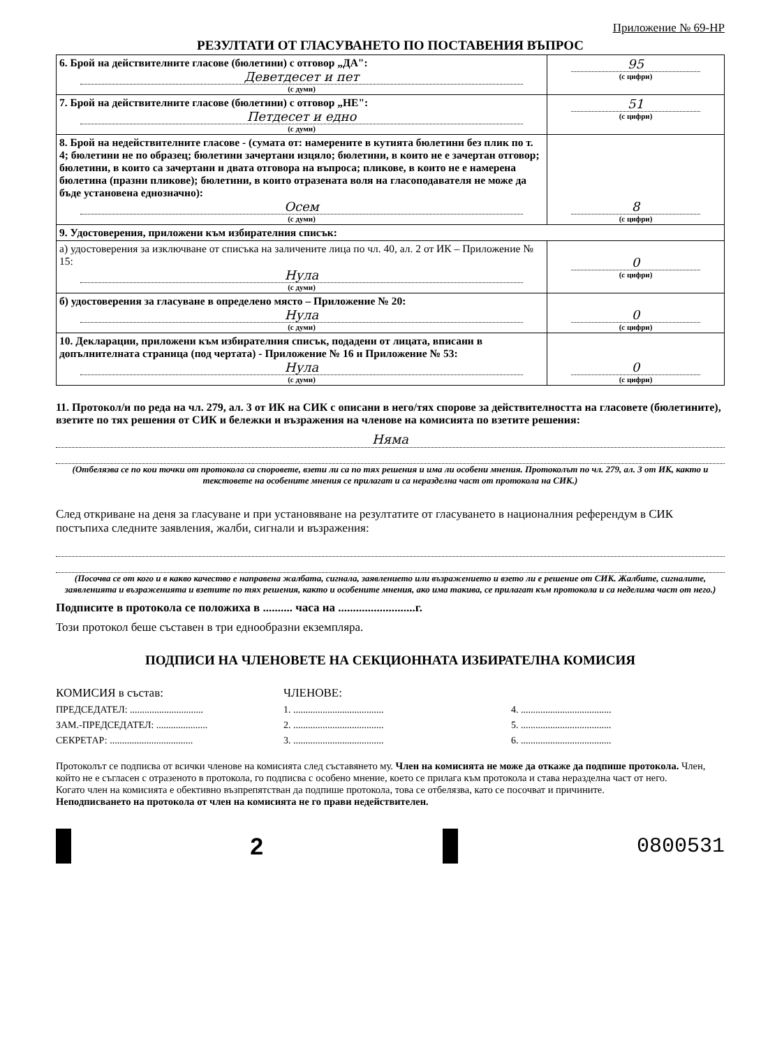Приложение № 69-НР
РЕЗУЛТАТИ ОТ ГЛАСУВАНЕТО ПО ПОСТАВЕНИЯ ВЪПРОС
| 6. Брой на действителните гласове (бюлетини) с отговор „ДА": Деветдесет и пет (с думи) | 95 (с цифри) |
| 7. Брой на действителните гласове (бюлетини) с отговор „НЕ": Петдесет и едно (с думи) | 51 (с цифри) |
| 8. Брой на недействителните гласове - (сумата от: намерените в кутията бюлетини без плик по т. 4; бюлетини не по образец; бюлетини зачертани изцяло; бюлетини, в които не е зачертан отговор; бюлетини, в които са зачертани и двата отговора на въпроса; пликове, в които не е намерена бюлетина (празни пликове); бюлетини, в които отразената воля на гласоподавателя не може да бъде установена еднозначно): Осем (с думи) | 8 (с цифри) |
| 9. Удостоверения, приложени към избирателния списък: | |
| а) удостоверения за изключване от списъка на заличените лица по чл. 40, ал. 2 от ИК – Приложение № 15: Нула (с думи) | 0 (с цифри) |
| б) удостоверения за гласуване в определено място – Приложение № 20: Нула (с думи) | 0 (с цифри) |
| 10. Декларации, приложени към избирателния списък, подадени от лицата, вписани в допълнителната страница (под чертата) - Приложение № 16 и Приложение № 53: Нула (с думи) | 0 (с цифри) |
11. Протокол/и по реда на чл. 279, ал. 3 от ИК на СИК с описани в него/тях спорове за действителността на гласовете (бюлетините), взетите по тях решения от СИК и бележки и възражения на членове на комисията по взетите решения:
Няма
(Отбелязва се по кои точки от протокола са споровете, взети ли са по тях решения и има ли особени мнения. Протоколът по чл. 279, ал. 3 от ИК, както и текстовете на особените мнения се прилагат и са неразделна част от протокола на СИК.)
След откриване на деня за гласуване и при установяване на резултатите от гласуването в националния референдум в СИК постъпиха следните заявления, жалби, сигнали и възражения:
(Посочва се от кого и в какво качество е направена жалбата, сигнала, заявлението или възражението и взето ли е решение от СИК. Жалбите, сигналите, заявленията и възраженията и взетите по тях решения, както и особените мнения, ако има такива, се прилагат към протокола и са неделима част от него.)
Подписите в протокола се положиха в .......... часа на ..........................г.
Този протокол беше съставен в три еднообразни екземпляра.
ПОДПИСИ НА ЧЛЕНОВЕТЕ НА СЕКЦИОННАТА ИЗБИРАТЕЛНА КОМИСИЯ
КОМИСИЯ в състав:
ЧЛЕНОВЕ:
ПРЕДСЕДАТЕЛ: ..............................
1. .....................................
4. .....................................
ЗАМ.-ПРЕДСЕДАТЕЛ: .....................
2. .....................................
5. .....................................
СЕКРЕТАР: ..................................
3. .....................................
6. .....................................
Протоколът се подписва от всички членове на комисията след съставянето му. Член на комисията не може да откаже да подпише протокола. Член, който не е съгласен с отразеното в протокола, го подписва с особено мнение, което се прилага към протокола и става неразделна част от него.
Когато член на комисията е обективно възпрепятстван да подпише протокола, това се отбелязва, като се посочват и причините.
Неподписването на протокола от член на комисията не го прави недействителен.
2 0800531